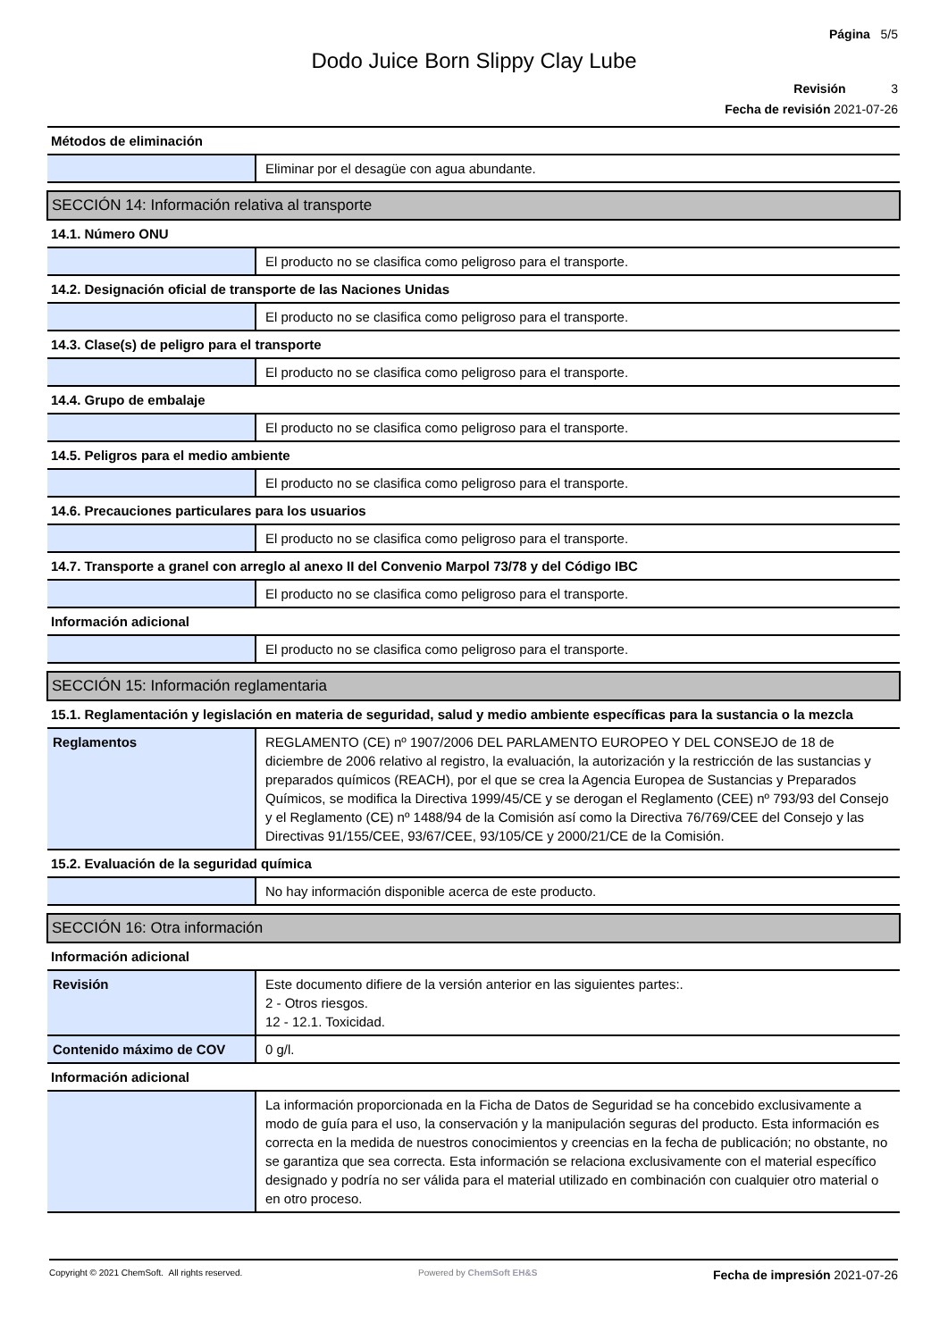Página 5/5
Dodo Juice Born Slippy Clay Lube
Revisión 3
Fecha de revisión 2021-07-26
| Métodos de eliminación | |
| | Eliminar por el desagüe con agua abundante. |
| SECCIÓN 14: Información relativa al transporte | |
| 14.1. Número ONU | |
| | El producto no se clasifica como peligroso para el transporte. |
| 14.2. Designación oficial de transporte de las Naciones Unidas | |
| | El producto no se clasifica como peligroso para el transporte. |
| 14.3. Clase(s) de peligro para el transporte | |
| | El producto no se clasifica como peligroso para el transporte. |
| 14.4. Grupo de embalaje | |
| | El producto no se clasifica como peligroso para el transporte. |
| 14.5. Peligros para el medio ambiente | |
| | El producto no se clasifica como peligroso para el transporte. |
| 14.6. Precauciones particulares para los usuarios | |
| | El producto no se clasifica como peligroso para el transporte. |
| 14.7. Transporte a granel con arreglo al anexo II del Convenio Marpol 73/78 y del Código IBC | |
| | El producto no se clasifica como peligroso para el transporte. |
| Información adicional | |
| | El producto no se clasifica como peligroso para el transporte. |
| SECCIÓN 15: Información reglamentaria | |
| 15.1. Reglamentación y legislación en materia de seguridad, salud y medio ambiente específicas para la sustancia o la mezcla | |
| Reglamentos | REGLAMENTO (CE) nº 1907/2006 DEL PARLAMENTO EUROPEO Y DEL CONSEJO de 18 de diciembre de 2006 relativo al registro, la evaluación, la autorización y la restricción de las sustancias y preparados químicos (REACH), por el que se crea la Agencia Europea de Sustancias y Preparados Químicos, se modifica la Directiva 1999/45/CE y se derogan el Reglamento (CEE) nº 793/93 del Consejo y el Reglamento (CE) nº 1488/94 de la Comisión así como la Directiva 76/769/CEE del Consejo y las Directivas 91/155/CEE, 93/67/CEE, 93/105/CE y 2000/21/CE de la Comisión. |
| 15.2. Evaluación de la seguridad química | |
| | No hay información disponible acerca de este producto. |
| SECCIÓN 16: Otra información | |
| Información adicional | |
| Revisión | Este documento difiere de la versión anterior en las siguientes partes:. 2 - Otros riesgos. 12 - 12.1. Toxicidad. |
| Contenido máximo de COV | 0 g/l. |
| Información adicional | |
| | La información proporcionada en la Ficha de Datos de Seguridad se ha concebido exclusivamente a modo de guía para el uso, la conservación y la manipulación seguras del producto. Esta información es correcta en la medida de nuestros conocimientos y creencias en la fecha de publicación; no obstante, no se garantiza que sea correcta. Esta información se relaciona exclusivamente con el material específico designado y podría no ser válida para el material utilizado en combinación con cualquier otro material o en otro proceso. |
Copyright © 2021 ChemSoft. All rights reserved. Powered by ChemSoft EH&S Fecha de impresión 2021-07-26